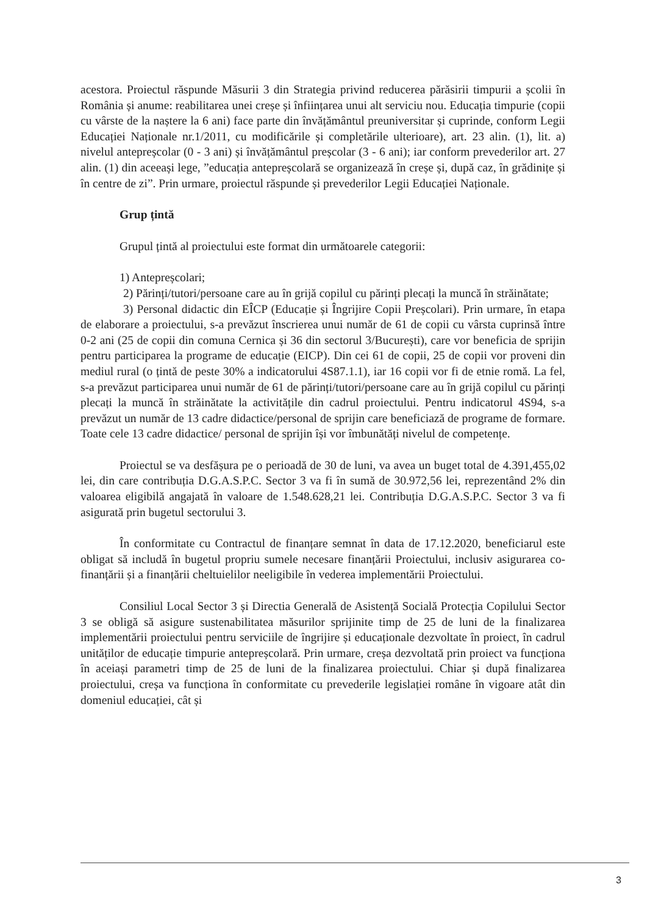acestora. Proiectul răspunde Măsurii 3 din Strategia privind reducerea părăsirii timpurii a școlii în România și anume: reabilitarea unei creșe și înființarea unui alt serviciu nou. Educația timpurie (copii cu vârste de la naștere la 6 ani) face parte din învățământul preuniversitar și cuprinde, conform Legii Educației Naționale nr.1/2011, cu modificările și completările ulterioare), art. 23 alin. (1), lit. a) nivelul antepreșcolar (0 - 3 ani) și învățământul preșcolar (3 - 6 ani); iar conform prevederilor art. 27 alin. (1) din aceeași lege, ”educația antepreșcolară se organizează în creșe și, după caz, în grădinițe și în centre de zi”. Prin urmare, proiectul răspunde și prevederilor Legii Educației Naționale.
Grup țintă
Grupul țintă al proiectului este format din următoarele categorii:
1) Antepreșcolari;
2) Părinți/tutori/persoane care au în grijă copilul cu părinți plecați la muncă în străinătate;
3) Personal didactic din EÎCP (Educație și Îngrijire Copii Preșcolari). Prin urmare, în etapa de elaborare a proiectului, s-a prevăzut înscrierea unui număr de 61 de copii cu vârsta cuprinsă între 0-2 ani (25 de copii din comuna Cernica și 36 din sectorul 3/București), care vor beneficia de sprijin pentru participarea la programe de educație (EICP). Din cei 61 de copii, 25 de copii vor proveni din mediul rural (o țintă de peste 30% a indicatorului 4S87.1.1), iar 16 copii vor fi de etnie romă. La fel, s-a prevăzut participarea unui număr de 61 de părinți/tutori/persoane care au în grijă copilul cu părinți plecați la muncă în străinătate la activitățile din cadrul proiectului. Pentru indicatorul 4S94, s-a prevăzut un număr de 13 cadre didactice/personal de sprijin care beneficiază de programe de formare. Toate cele 13 cadre didactice/ personal de sprijin își vor îmbunătăți nivelul de competențe.
Proiectul se va desfășura pe o perioadă de 30 de luni, va avea un buget total de 4.391,455,02 lei, din care contribuția D.G.A.S.P.C. Sector 3 va fi în sumă de 30.972,56 lei, reprezentând 2% din valoarea eligibilă angajată în valoare de 1.548.628,21 lei. Contribuția D.G.A.S.P.C. Sector 3 va fi asigurată prin bugetul sectorului 3.
În conformitate cu Contractul de finanțare semnat în data de 17.12.2020, beneficiarul este obligat să includă în bugetul propriu sumele necesare finanțării Proiectului, inclusiv asigurarea co-finanțării și a finanțării cheltuielilor neeligibile în vederea implementării Proiectului.
Consiliul Local Sector 3 și Directia Generală de Asistență Socială Protecția Copilului Sector 3 se obligă să asigure sustenabilitatea măsurilor sprijinite timp de 25 de luni de la finalizarea implementării proiectului pentru serviciile de îngrijire și educaționale dezvoltate în proiect, în cadrul unităților de educație timpurie antepreșcolară. Prin urmare, creșa dezvoltată prin proiect va funcționa în aceiași parametri timp de 25 de luni de la finalizarea proiectului. Chiar și după finalizarea proiectului, creșa va funcționa în conformitate cu prevederile legislației române în vigoare atât din domeniul educației, cât și
3